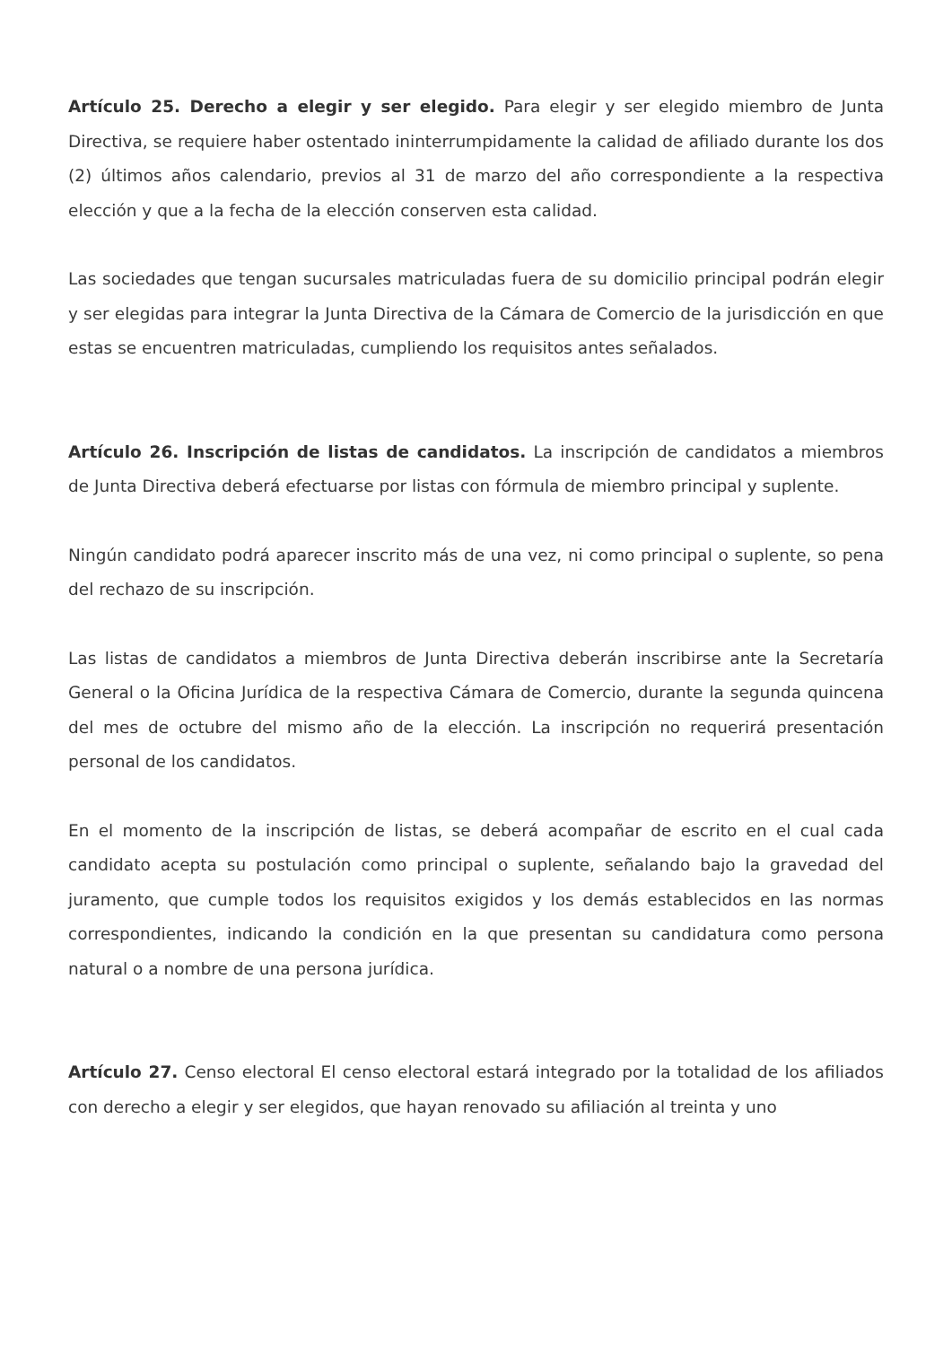Artículo 25. Derecho a elegir y ser elegido. Para elegir y ser elegido miembro de Junta Directiva, se requiere haber ostentado ininterrumpidamente la calidad de afiliado durante los dos (2) últimos años calendario, previos al 31 de marzo del año correspondiente a la respectiva elección y que a la fecha de la elección conserven esta calidad.
Las sociedades que tengan sucursales matriculadas fuera de su domicilio principal podrán elegir y ser elegidas para integrar la Junta Directiva de la Cámara de Comercio de la jurisdicción en que estas se encuentren matriculadas, cumpliendo los requisitos antes señalados.
Artículo 26. Inscripción de listas de candidatos. La inscripción de candidatos a miembros de Junta Directiva deberá efectuarse por listas con fórmula de miembro principal y suplente.
Ningún candidato podrá aparecer inscrito más de una vez, ni como principal o suplente, so pena del rechazo de su inscripción.
Las listas de candidatos a miembros de Junta Directiva deberán inscribirse ante la Secretaría General o la Oficina Jurídica de la respectiva Cámara de Comercio, durante la segunda quincena del mes de octubre del mismo año de la elección. La inscripción no requerirá presentación personal de los candidatos.
En el momento de la inscripción de listas, se deberá acompañar de escrito en el cual cada candidato acepta su postulación como principal o suplente, señalando bajo la gravedad del juramento, que cumple todos los requisitos exigidos y los demás establecidos en las normas correspondientes, indicando la condición en la que presentan su candidatura como persona natural o a nombre de una persona jurídica.
Artículo 27. Censo electoral El censo electoral estará integrado por la totalidad de los afiliados con derecho a elegir y ser elegidos, que hayan renovado su afiliación al treinta y uno